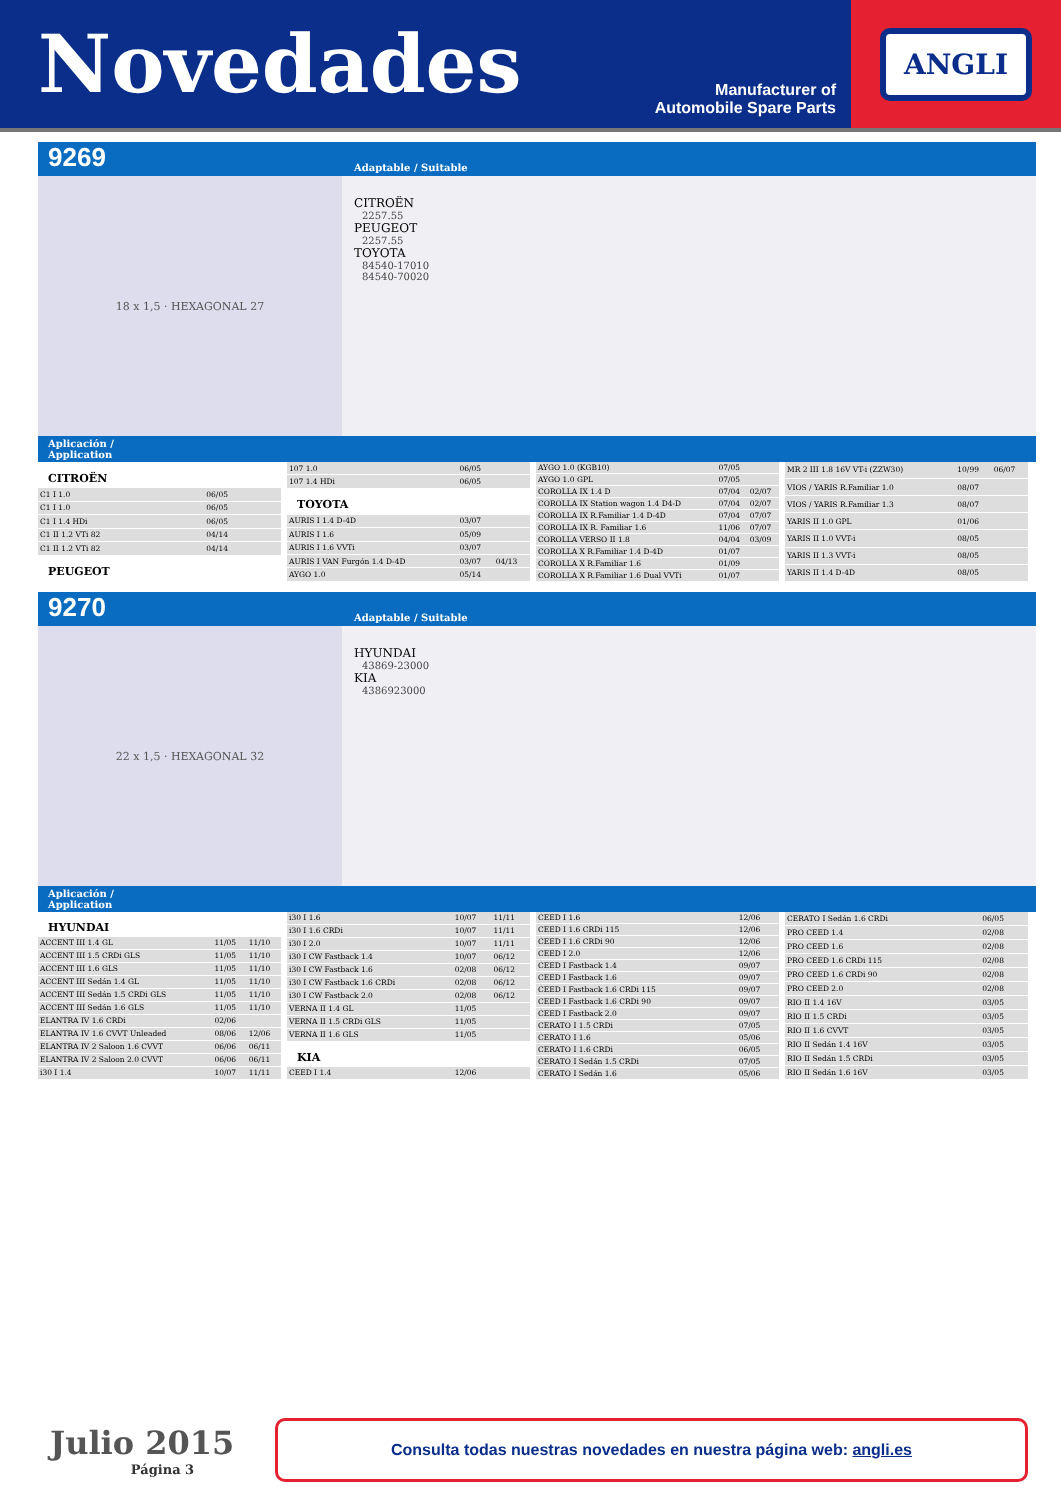Novedades
Manufacturer of
Automobile Spare Parts
ANGLI
9269
Adaptable / Suitable
18 x 1,5 · HEXAGONAL 27
CITROËN
2257.55
PEUGEOT
2257.55
TOYOTA
84540-17010
84540-70020
Aplicación /
Application
| CITROËN | | |
| --- | --- | --- |
| C1 I 1.0 | 06/05 | |
| C1 I 1.0 | 06/05 | |
| C1 I 1.4 HDi | 06/05 | |
| C1 II 1.2 VTi 82 | 04/14 | |
| C1 II 1.2 VTi 82 | 04/14 | |
| PEUGEOT | | |
| 107 1.0 | 06/05 | |
| 107 1.4 HDi | 06/05 | |
| TOYOTA | | |
| AURIS I 1.4 D-4D | 03/07 | |
| AURIS I 1.6 | 05/09 | |
| AURIS I 1.6 VVTi | 03/07 | |
| AURIS I VAN Furgón 1.4 D-4D | 03/07 | 04/13 |
| AYGO 1.0 | 05/14 | |
| AYGO 1.0 (KGB10) | 07/05 | |
| AYGO 1.0 GPL | 07/05 | |
| COROLLA IX 1.4 D | 07/04 | 02/07 |
| COROLLA IX Station wagon 1.4 D4-D | 07/04 | 02/07 |
| COROLLA IX R.Familiar 1.4 D-4D | 07/04 | 07/07 |
| COROLLA IX R. Familiar 1.6 | 11/06 | 07/07 |
| COROLLA VERSO II 1.8 | 04/04 | 03/09 |
| COROLLA X R.Familiar 1.4 D-4D | 01/07 | |
| COROLLA X R.Familiar 1.6 | 01/09 | |
| COROLLA X R.Familiar 1.6 Dual VVTi | 01/07 | |
| MR 2 III 1.8 16V VT-i (ZZW30) | 10/99 | 06/07 |
| VIOS / YARIS R.Familiar 1.0 | 08/07 | |
| VIOS / YARIS R.Familiar 1.3 | 08/07 | |
| YARIS II 1.0 GPL | 01/06 | |
| YARIS II 1.0 VVT-i | 08/05 | |
| YARIS II 1.3 VVT-i | 08/05 | |
| YARIS II 1.4 D-4D | 08/05 | |
9270
Adaptable / Suitable
22 x 1,5 · HEXAGONAL 32
HYUNDAI
43869-23000
KIA
4386923000
Aplicación /
Application
| HYUNDAI | | |
| --- | --- | --- |
| ACCENT III 1.4 GL | 11/05 | 11/10 |
| ACCENT III 1.5 CRDi GLS | 11/05 | 11/10 |
| ACCENT III 1.6 GLS | 11/05 | 11/10 |
| ACCENT III Sedán 1.4 GL | 11/05 | 11/10 |
| ACCENT III Sedán 1.5 CRDi GLS | 11/05 | 11/10 |
| ACCENT III Sedán 1.6 GLS | 11/05 | 11/10 |
| ELANTRA IV 1.6 CRDi | 02/06 | |
| ELANTRA IV 1.6 CVVT Unleaded | 08/06 | 12/06 |
| ELANTRA IV 2 Saloon 1.6 CVVT | 06/06 | 06/11 |
| ELANTRA IV 2 Saloon 2.0 CVVT | 06/06 | 06/11 |
| i30 I 1.4 | 10/07 | 11/11 |
| i30 I 1.6 | 10/07 | 11/11 |
| i30 I 1.6 CRDi | 10/07 | 11/11 |
| i30 I 2.0 | 10/07 | 11/11 |
| i30 I CW Fastback 1.4 | 10/07 | 06/12 |
| i30 I CW Fastback 1.6 | 02/08 | 06/12 |
| i30 I CW Fastback 1.6 CRDi | 02/08 | 06/12 |
| i30 I CW Fastback 2.0 | 02/08 | 06/12 |
| VERNA II 1.4 GL | 11/05 | |
| VERNA II 1.5 CRDi GLS | 11/05 | |
| VERNA II 1.6 GLS | 11/05 | |
| KIA | | |
| CEED I 1.4 | 12/06 | |
| CEED I 1.6 | 12/06 |
| CEED I 1.6 CRDi 115 | 12/06 |
| CEED I 1.6 CRDi 90 | 12/06 |
| CEED I 2.0 | 12/06 |
| CEED I Fastback 1.4 | 09/07 |
| CEED I Fastback 1.6 | 09/07 |
| CEED I Fastback 1.6 CRDi 115 | 09/07 |
| CEED I Fastback 1.6 CRDi 90 | 09/07 |
| CEED I Fastback 2.0 | 09/07 |
| CERATO I 1.5 CRDi | 07/05 |
| CERATO I 1.6 | 05/06 |
| CERATO I 1.6 CRDi | 06/05 |
| CERATO I Sedán 1.5 CRDi | 07/05 |
| CERATO I Sedán 1.6 | 05/06 |
| CERATO I Sedán 1.6 CRDi | 06/05 |
| PRO CEED 1.4 | 02/08 |
| PRO CEED 1.6 | 02/08 |
| PRO CEED 1.6 CRDi 115 | 02/08 |
| PRO CEED 1.6 CRDi 90 | 02/08 |
| PRO CEED 2.0 | 02/08 |
| RIO II 1.4 16V | 03/05 |
| RIO II 1.5 CRDi | 03/05 |
| RIO II 1.6 CVVT | 03/05 |
| RIO II Sedán 1.4 16V | 03/05 |
| RIO II Sedán 1.5 CRDi | 03/05 |
| RIO II Sedán 1.6 16V | 03/05 |
Julio 2015
Página 3
Consulta todas nuestras novedades en nuestra página web: angli.es